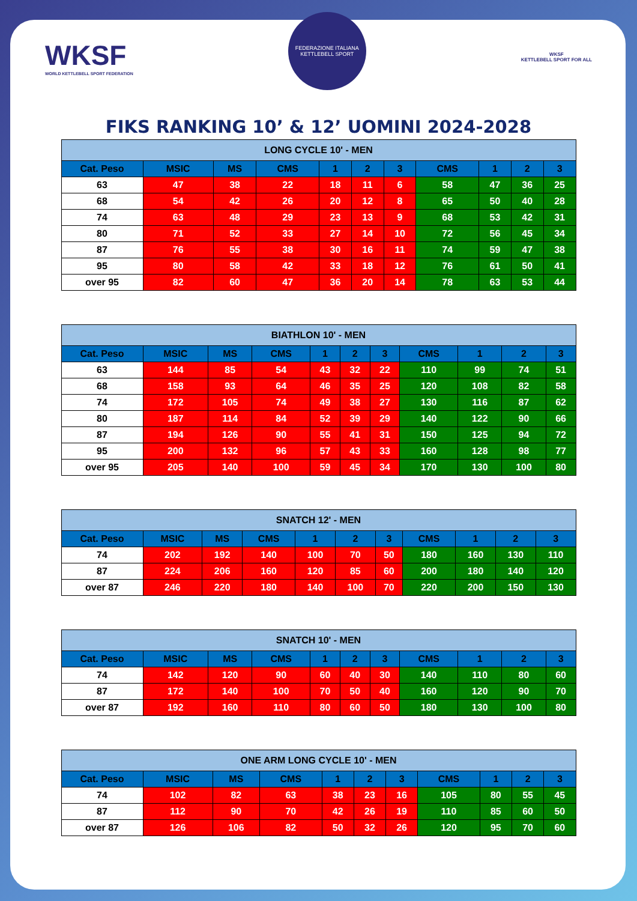WKSF
WORLD KETTLEBELL SPORT FEDERATION
FEDERAZIONE ITALIANA KETTLEBELL SPORT
WKSF
KETTLEBELL SPORT FOR ALL
FIKS RANKING 10’ & 12’ UOMINI 2024-2028
| LONG CYCLE 10' - MEN | | | | | | | | | | |
| Cat. Peso | MSIC | MS | CMS | 1 | 2 | 3 | CMS | 1 | 2 | 3 |
| 63 | 47 | 38 | 22 | 18 | 11 | 6 | 58 | 47 | 36 | 25 |
| 68 | 54 | 42 | 26 | 20 | 12 | 8 | 65 | 50 | 40 | 28 |
| 74 | 63 | 48 | 29 | 23 | 13 | 9 | 68 | 53 | 42 | 31 |
| 80 | 71 | 52 | 33 | 27 | 14 | 10 | 72 | 56 | 45 | 34 |
| 87 | 76 | 55 | 38 | 30 | 16 | 11 | 74 | 59 | 47 | 38 |
| 95 | 80 | 58 | 42 | 33 | 18 | 12 | 76 | 61 | 50 | 41 |
| over 95 | 82 | 60 | 47 | 36 | 20 | 14 | 78 | 63 | 53 | 44 |
| BIATHLON 10' - MEN | | | | | | | | | | |
| Cat. Peso | MSIC | MS | CMS | 1 | 2 | 3 | CMS | 1 | 2 | 3 |
| 63 | 144 | 85 | 54 | 43 | 32 | 22 | 110 | 99 | 74 | 51 |
| 68 | 158 | 93 | 64 | 46 | 35 | 25 | 120 | 108 | 82 | 58 |
| 74 | 172 | 105 | 74 | 49 | 38 | 27 | 130 | 116 | 87 | 62 |
| 80 | 187 | 114 | 84 | 52 | 39 | 29 | 140 | 122 | 90 | 66 |
| 87 | 194 | 126 | 90 | 55 | 41 | 31 | 150 | 125 | 94 | 72 |
| 95 | 200 | 132 | 96 | 57 | 43 | 33 | 160 | 128 | 98 | 77 |
| over 95 | 205 | 140 | 100 | 59 | 45 | 34 | 170 | 130 | 100 | 80 |
| SNATCH 12' - MEN | | | | | | | | | | |
| Cat. Peso | MSIC | MS | CMS | 1 | 2 | 3 | CMS | 1 | 2 | 3 |
| 74 | 202 | 192 | 140 | 100 | 70 | 50 | 180 | 160 | 130 | 110 |
| 87 | 224 | 206 | 160 | 120 | 85 | 60 | 200 | 180 | 140 | 120 |
| over 87 | 246 | 220 | 180 | 140 | 100 | 70 | 220 | 200 | 150 | 130 |
| SNATCH 10' - MEN | | | | | | | | | | |
| Cat. Peso | MSIC | MS | CMS | 1 | 2 | 3 | CMS | 1 | 2 | 3 |
| 74 | 142 | 120 | 90 | 60 | 40 | 30 | 140 | 110 | 80 | 60 |
| 87 | 172 | 140 | 100 | 70 | 50 | 40 | 160 | 120 | 90 | 70 |
| over 87 | 192 | 160 | 110 | 80 | 60 | 50 | 180 | 130 | 100 | 80 |
| ONE ARM LONG CYCLE 10' - MEN | | | | | | | | | | |
| Cat. Peso | MSIC | MS | CMS | 1 | 2 | 3 | CMS | 1 | 2 | 3 |
| 74 | 102 | 82 | 63 | 38 | 23 | 16 | 105 | 80 | 55 | 45 |
| 87 | 112 | 90 | 70 | 42 | 26 | 19 | 110 | 85 | 60 | 50 |
| over 87 | 126 | 106 | 82 | 50 | 32 | 26 | 120 | 95 | 70 | 60 |